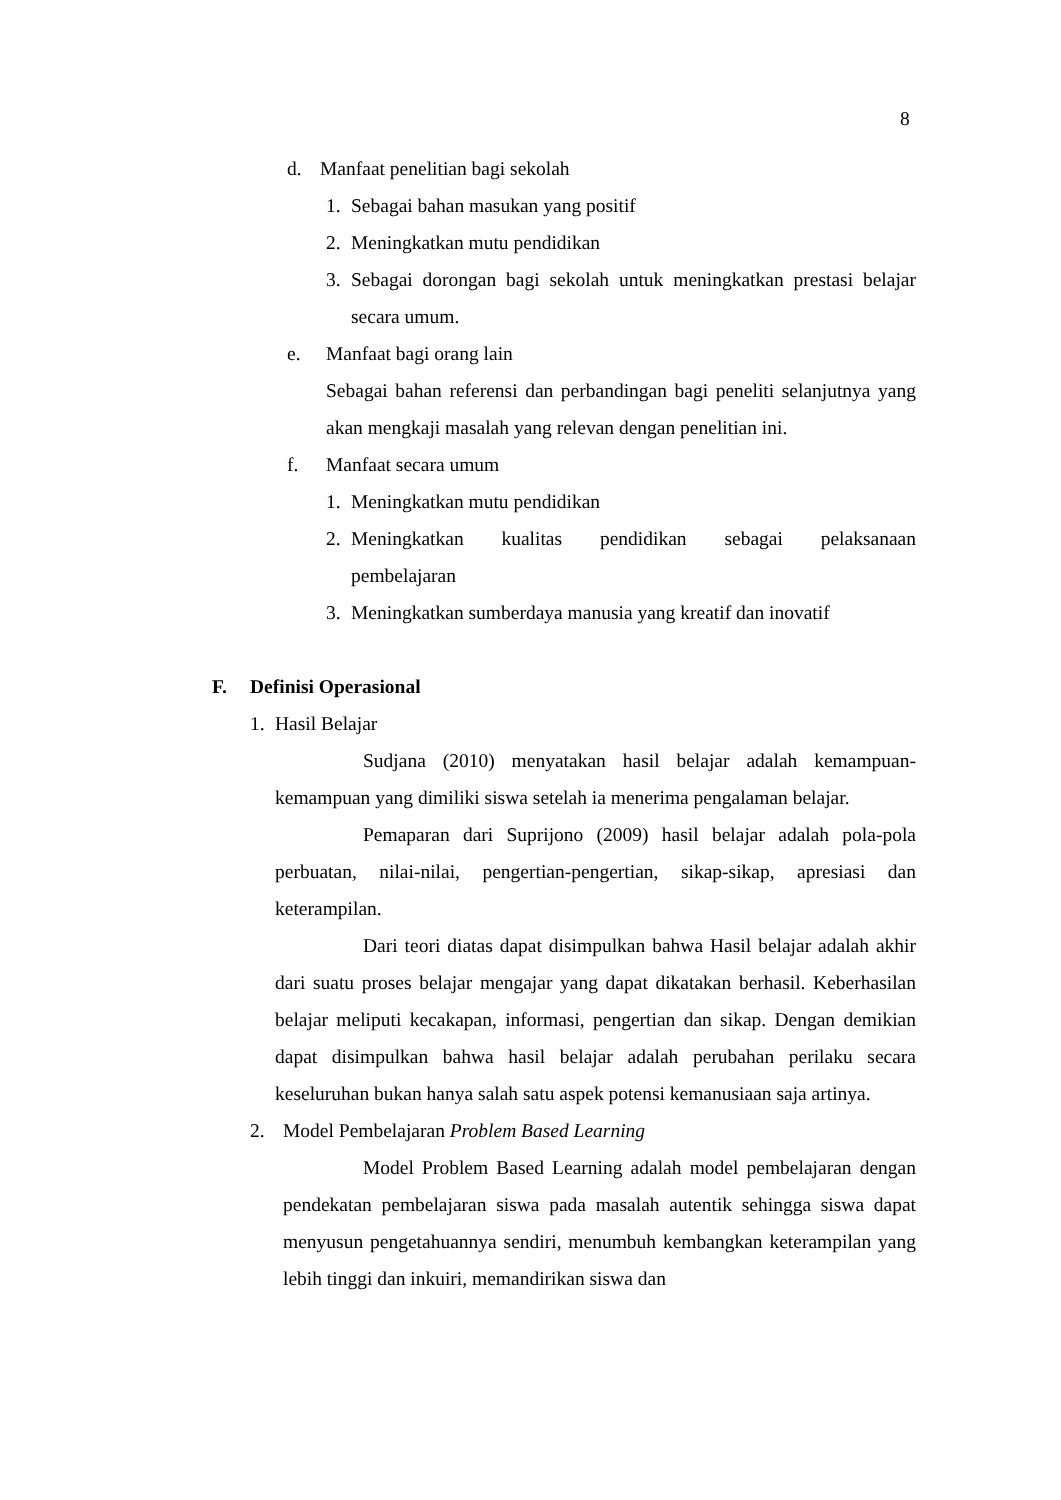8
d. Manfaat penelitian bagi sekolah
1. Sebagai bahan masukan yang positif
2. Meningkatkan mutu pendidikan
3. Sebagai dorongan bagi sekolah untuk meningkatkan prestasi belajar secara umum.
e. Manfaat bagi orang lain
Sebagai bahan referensi dan perbandingan bagi peneliti selanjutnya yang akan mengkaji masalah yang relevan dengan penelitian ini.
f. Manfaat secara umum
1. Meningkatkan mutu pendidikan
2. Meningkatkan kualitas pendidikan sebagai pelaksanaan pembelajaran
3. Meningkatkan sumberdaya manusia yang kreatif dan inovatif
F. Definisi Operasional
1. Hasil Belajar
Sudjana (2010) menyatakan hasil belajar adalah kemampuan-kemampuan yang dimiliki siswa setelah ia menerima pengalaman belajar.
Pemaparan dari Suprijono (2009) hasil belajar adalah pola-pola perbuatan, nilai-nilai, pengertian-pengertian, sikap-sikap, apresiasi dan keterampilan.
Dari teori diatas dapat disimpulkan bahwa Hasil belajar adalah akhir dari suatu proses belajar mengajar yang dapat dikatakan berhasil. Keberhasilan belajar meliputi kecakapan, informasi, pengertian dan sikap. Dengan demikian dapat disimpulkan bahwa hasil belajar adalah perubahan perilaku secara keseluruhan bukan hanya salah satu aspek potensi kemanusiaan saja artinya.
2. Model Pembelajaran Problem Based Learning
Model Problem Based Learning adalah model pembelajaran dengan pendekatan pembelajaran siswa pada masalah autentik sehingga siswa dapat menyusun pengetahuannya sendiri, menumbuh kembangkan keterampilan yang lebih tinggi dan inkuiri, memandirikan siswa dan